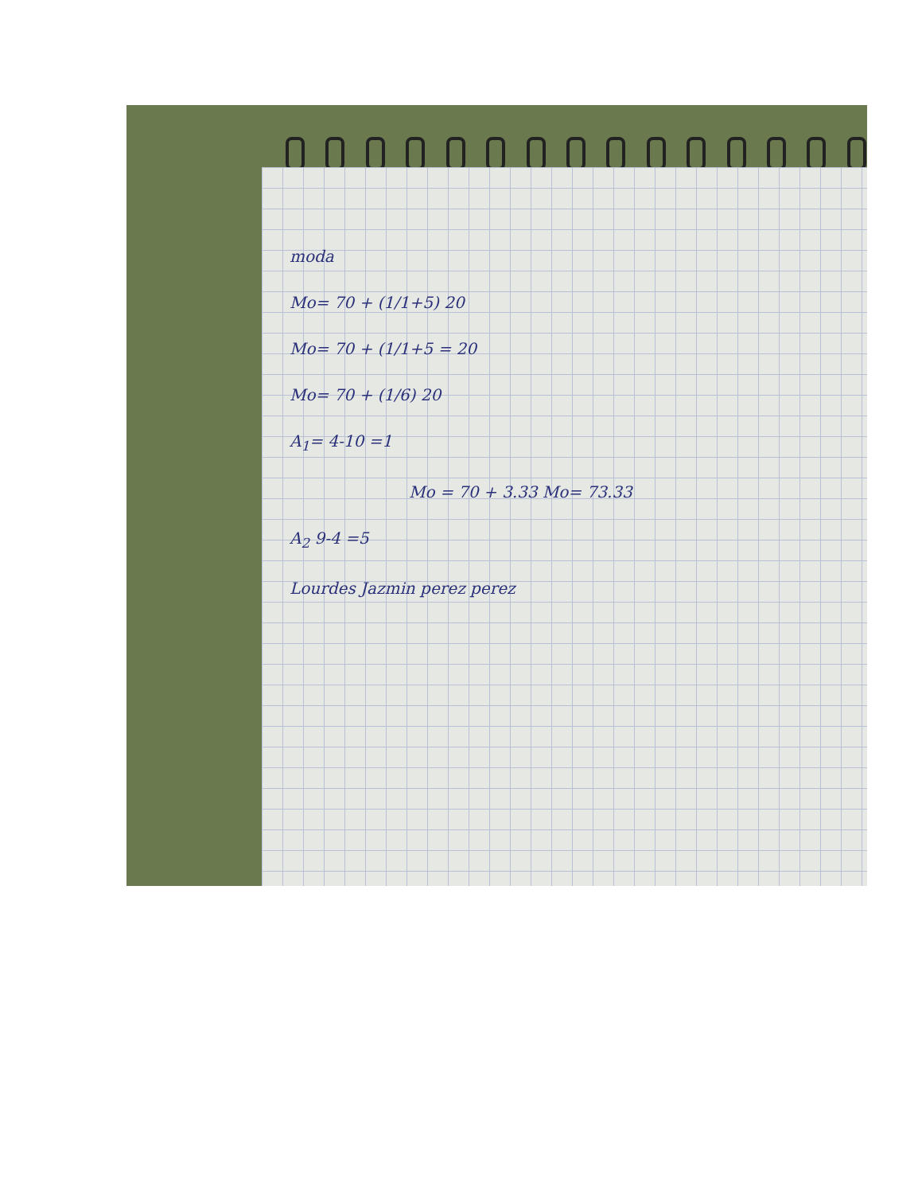moda
Mo= 70 + (1/1+5) 20
Mo= 70 + (1/1+5 = 20
Mo= 70 + (1/6) 20
A<sub>1</sub>= 4-10 =1
Mo = 70 + 3.33 Mo= 73.33
A<sub>2</sub> 9-4 =5
Lourdes Jazmin perez perez